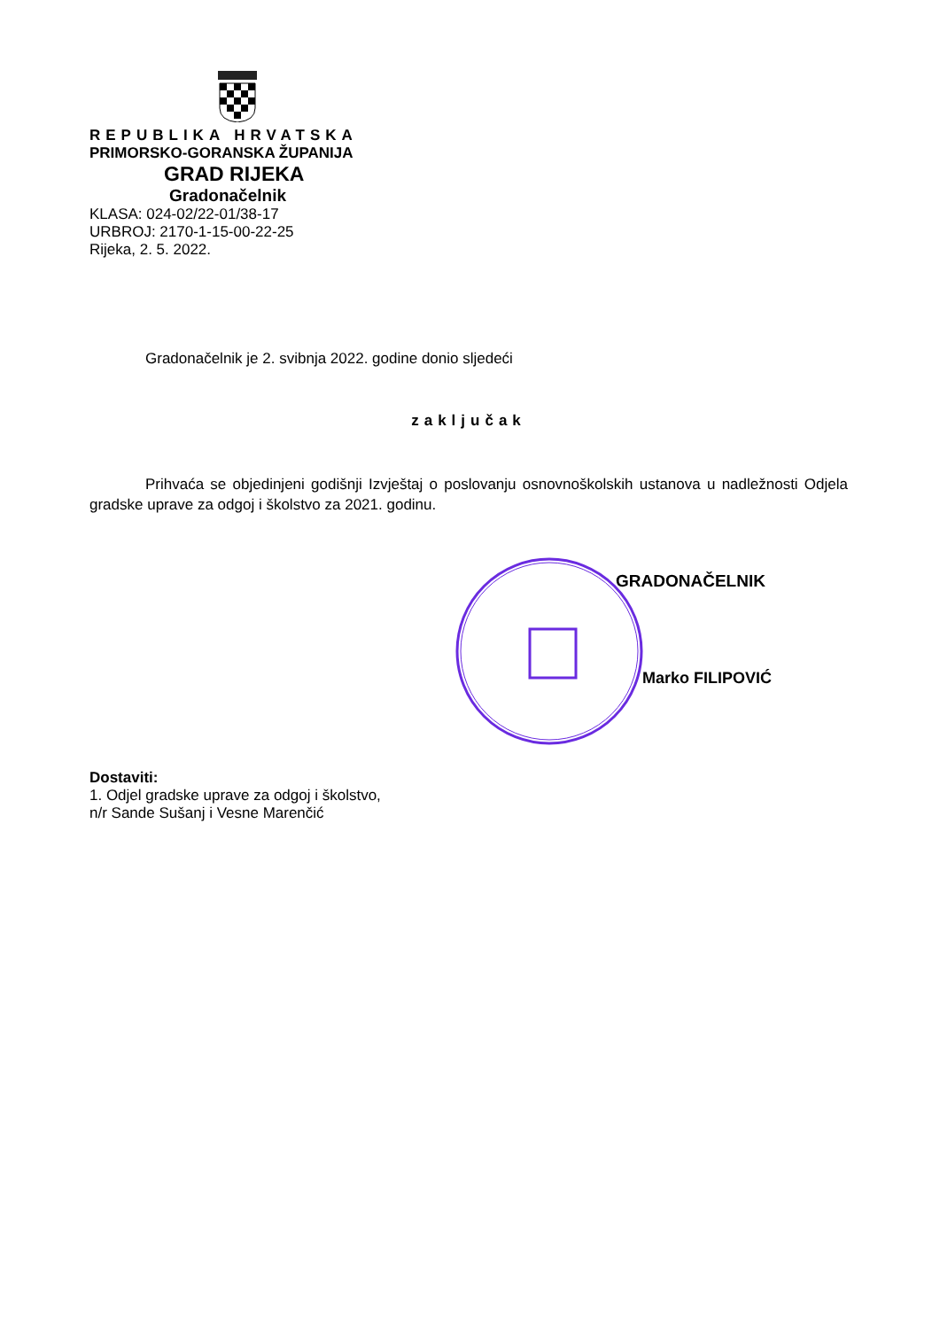REPUBLIKA HRVATSKA
PRIMORSKO-GORANSKA ŽUPANIJA
GRAD RIJEKA
Gradonačelnik
KLASA: 024-02/22-01/38-17
URBROJ: 2170-1-15-00-22-25
Rijeka, 2. 5. 2022.
Gradonačelnik je 2. svibnja 2022. godine donio sljedeći
zaključak
Prihvaća se objedinjeni godišnji Izvještaj o poslovanju osnovnoškolskih ustanova u nadležnosti Odjela gradske uprave za odgoj i školstvo za 2021. godinu.
GRADONAČELNIK
Marko FILIPOVIĆ
Dostaviti:
1. Odjel gradske uprave za odgoj i školstvo,
n/r Sande Sušanj i Vesne Marenčić